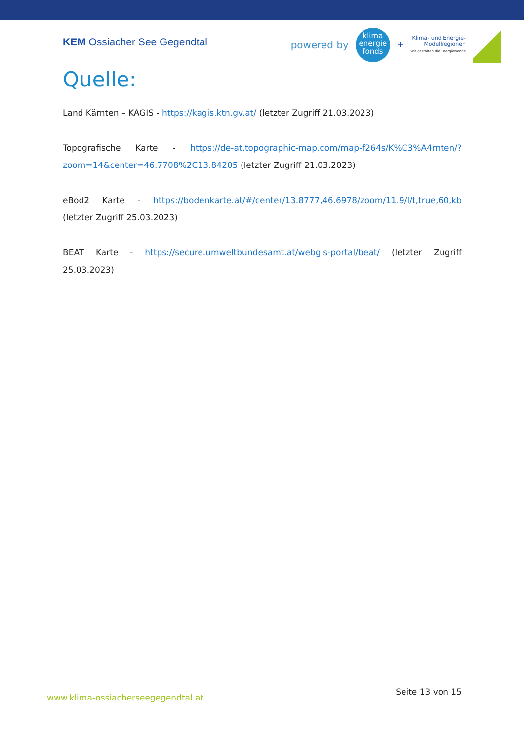KEM Ossiacher See Gegendtal
powered by
klima
energie
fonds
+
Klima- und Energie-
Modellregionen
Wir gestalten die Energiewende
Quelle:
Land Kärnten – KAGIS - https://kagis.ktn.gv.at/ (letzter Zugriff 21.03.2023)
Topografische Karte - https://de-at.topographic-map.com/map-f264s/K%C3%A4rnten/?zoom=14&center=46.7708%2C13.84205 (letzter Zugriff 21.03.2023)
eBod2 Karte - https://bodenkarte.at/#/center/13.8777,46.6978/zoom/11.9/l/t,true,60,kb (letzter Zugriff 25.03.2023)
BEAT Karte - https://secure.umweltbundesamt.at/webgis-portal/beat/ (letzter Zugriff 25.03.2023)
www.klima-ossiacherseegegendtal.at Seite 13 von 15